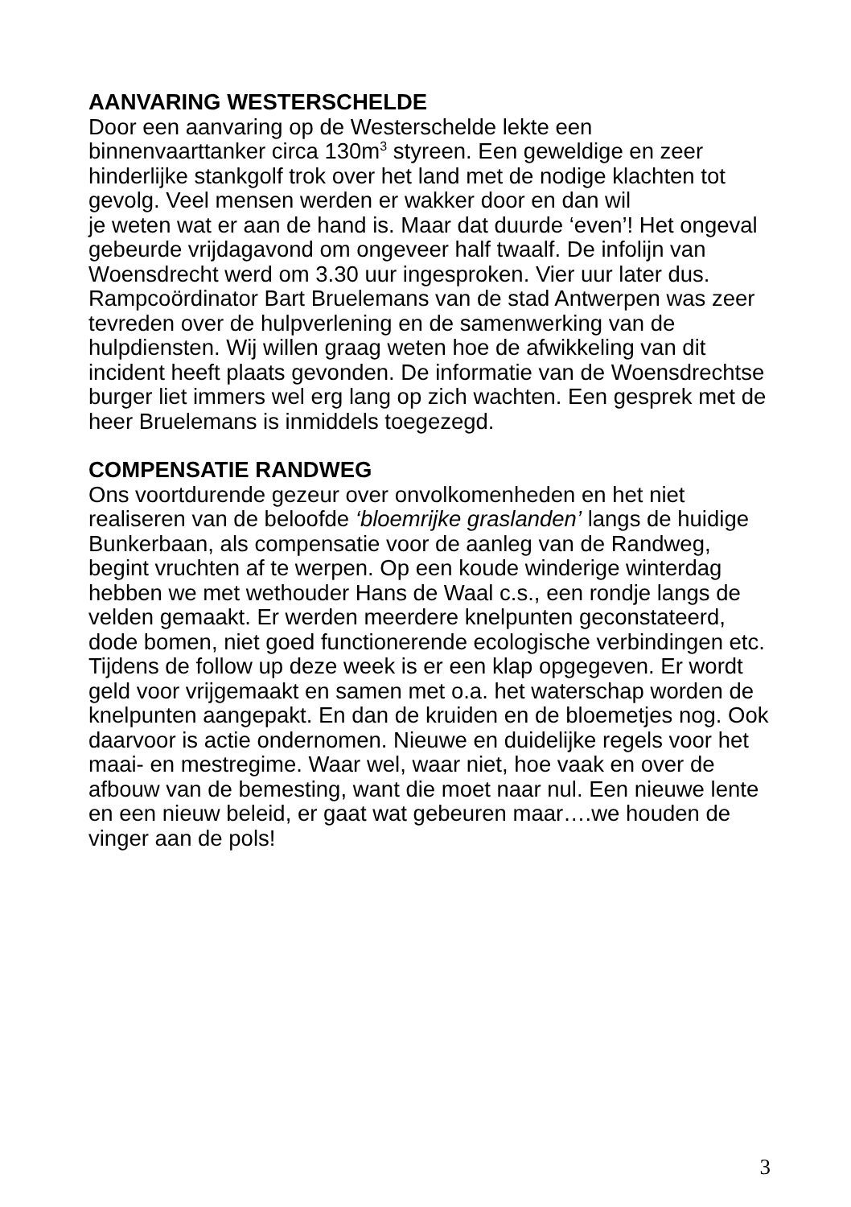AANVARING WESTERSCHELDE
Door een aanvaring op de Westerschelde lekte een binnenvaarttanker circa 130m<sup>3</sup> styreen. Een geweldige en zeer hinderlijke stankgolf trok over het land met de nodige klachten tot gevolg. Veel mensen werden er wakker door en dan wil
je weten wat er aan de hand is. Maar dat duurde ‘even’! Het ongeval gebeurde vrijdagavond om ongeveer half twaalf. De infolijn van Woensdrecht werd om 3.30 uur ingesproken. Vier uur later dus.
Rampcoördinator Bart Bruelemans van de stad Antwerpen was zeer tevreden over de hulpverlening en de samenwerking van de hulpdiensten. Wij willen graag weten hoe de afwikkeling van dit incident heeft plaats gevonden. De informatie van de Woensdrechtse burger liet immers wel erg lang op zich wachten. Een gesprek met de heer Bruelemans is inmiddels toegezegd.
COMPENSATIE RANDWEG
Ons voortdurende gezeur over onvolkomenheden en het niet realiseren van de beloofde ‘bloemrijke graslanden’ langs de huidige Bunkerbaan, als compensatie voor de aanleg van de Randweg, begint vruchten af te werpen. Op een koude winderige winterdag hebben we met wethouder Hans de Waal c.s., een rondje langs de velden gemaakt. Er werden meerdere knelpunten geconstateerd, dode bomen, niet goed functionerende ecologische verbindingen etc. Tijdens de follow up deze week is er een klap opgegeven. Er wordt geld voor vrijgemaakt en samen met o.a. het waterschap worden de knelpunten aangepakt. En dan de kruiden en de bloemetjes nog. Ook daarvoor is actie ondernomen. Nieuwe en duidelijke regels voor het maai- en mestregime. Waar wel, waar niet, hoe vaak en over de afbouw van de bemesting, want die moet naar nul. Een nieuwe lente en een nieuw beleid, er gaat wat gebeuren maar….we houden de vinger aan de pols!
3